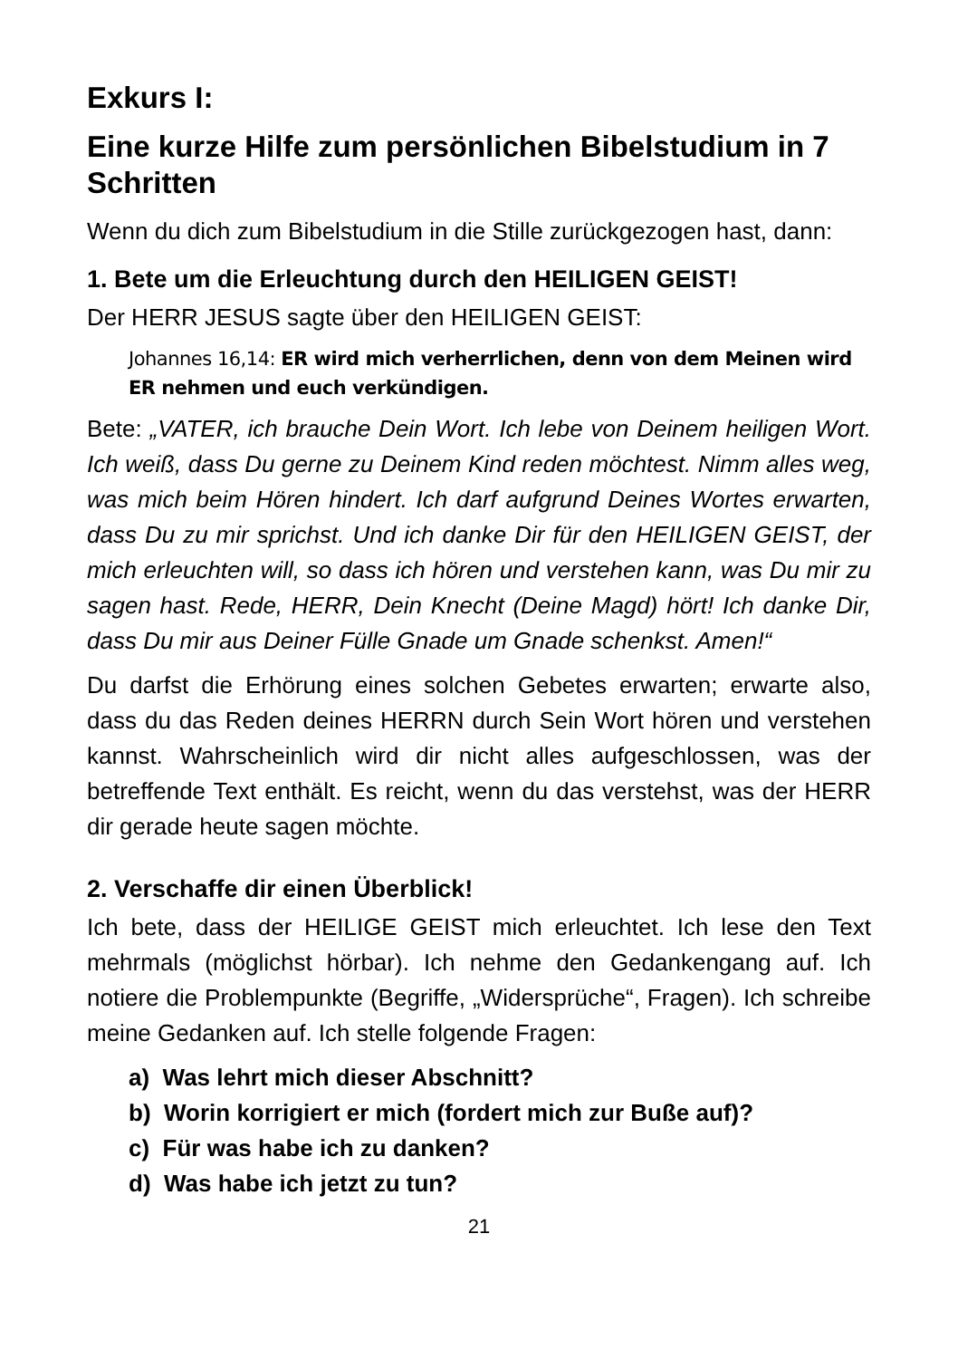Exkurs I:
Eine kurze Hilfe zum persönlichen Bibelstudium in 7 Schritten
Wenn du dich zum Bibelstudium in die Stille zurückgezogen hast, dann:
1. Bete um die Erleuchtung durch den HEILIGEN GEIST!
Der HERR JESUS sagte über den HEILIGEN GEIST:
Johannes 16,14: ER wird mich verherrlichen, denn von dem Meinen wird ER nehmen und euch verkündigen.
Bete: „VATER, ich brauche Dein Wort. Ich lebe von Deinem heiligen Wort. Ich weiß, dass Du gerne zu Deinem Kind reden möchtest. Nimm alles weg, was mich beim Hören hindert. Ich darf aufgrund Deines Wortes erwarten, dass Du zu mir sprichst. Und ich danke Dir für den HEILIGEN GEIST, der mich erleuchten will, so dass ich hören und verstehen kann, was Du mir zu sagen hast. Rede, HERR, Dein Knecht (Deine Magd) hört! Ich danke Dir, dass Du mir aus Deiner Fülle Gnade um Gnade schenkst. Amen!“
Du darfst die Erhörung eines solchen Gebetes erwarten; erwarte also, dass du das Reden deines HERRN durch Sein Wort hören und verstehen kannst. Wahrscheinlich wird dir nicht alles aufgeschlossen, was der betreffende Text enthält. Es reicht, wenn du das verstehst, was der HERR dir gerade heute sagen möchte.
2. Verschaffe dir einen Überblick!
Ich bete, dass der HEILIGE GEIST mich erleuchtet. Ich lese den Text mehrmals (möglichst hörbar). Ich nehme den Gedankengang auf. Ich notiere die Problempunkte (Begriffe, „Widersprüche“, Fragen). Ich schreibe meine Gedanken auf. Ich stelle folgende Fragen:
a) Was lehrt mich dieser Abschnitt?
b) Worin korrigiert er mich (fordert mich zur Buße auf)?
c) Für was habe ich zu danken?
d) Was habe ich jetzt zu tun?
21